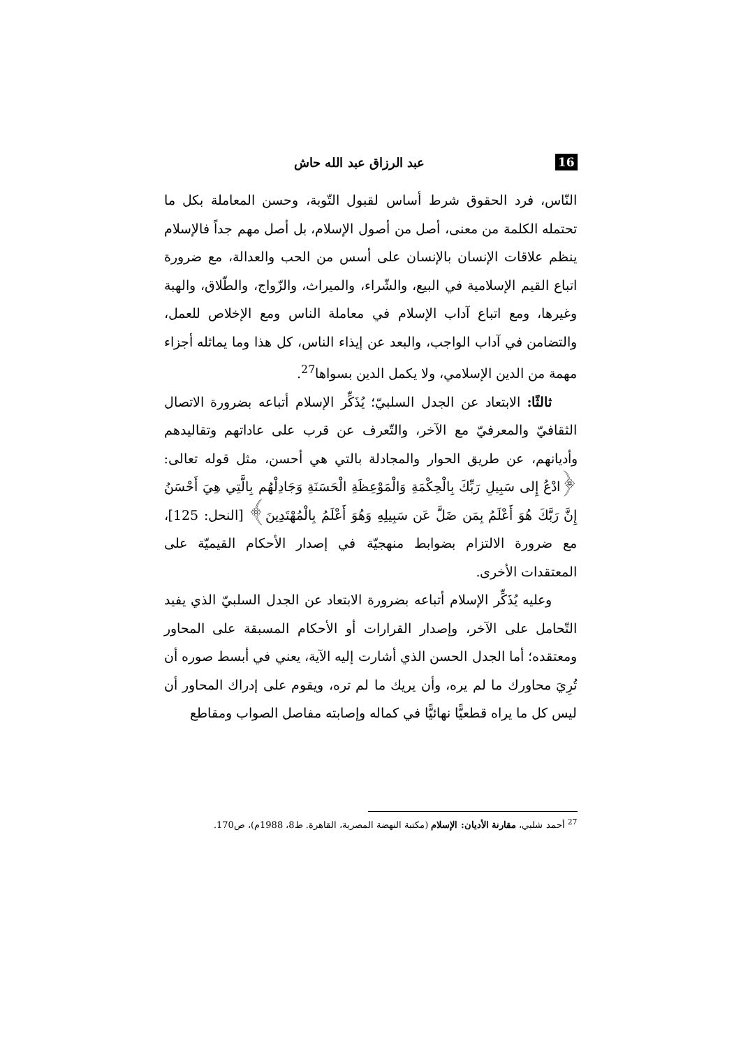16 عبد الرزاق عبد الله حاش
النّاس، فرد الحقوق شرط أساس لقبول التّوبة، وحسن المعاملة بكل ما تحتمله الكلمة من معنى، أصل من أصول الإسلام، بل أصل مهم جداً فالإسلام ينظم علاقات الإنسان بالإنسان على أسس من الحب والعدالة، مع ضرورة اتباع القيم الإسلامية في البيع، والشّراء، والميراث، والزّواج، والطّلاق، والهبة وغيرها، ومع اتباع آداب الإسلام في معاملة الناس ومع الإخلاص للعمل، والتضامن في آداب الواجب، والبعد عن إيذاء الناس، كل هذا وما يماثله أجزاء مهمة من الدين الإسلامي، ولا يكمل الدين بسواها<sup>27</sup>.
ثالثًا: الابتعاد عن الجدل السلبيّ؛ يُذَكِّر الإسلام أتباعه بضرورة الاتصال الثقافيّ والمعرفيّ مع الآخر، والتّعرف عن قرب على عاداتهم وتقاليدهم وأديانهم، عن طريق الحوار والمجادلة بالتي هي أحسن، مثل قوله تعالى: ﴿ادْعُ إِلى سَبِيلِ رَبِّكَ بِالْحِكْمَةِ وَالْمَوْعِظَةِ الْحَسَنَةِ وَجَادِلْهُم بِالَّتِي هِيَ أَحْسَنُ إِنَّ رَبَّكَ هُوَ أَعْلَمُ بِمَن ضَلَّ عَن سَبِيلِهِ وَهُوَ أَعْلَمُ بِالْمُهْتَدِينَ﴾ [النحل: 125]، مع ضرورة الالتزام بضوابط منهجيّة في إصدار الأحكام القيميّة على المعتقدات الأخرى.
وعليه يُذَكِّر الإسلام أتباعه بضرورة الابتعاد عن الجدل السلبيّ الذي يفيد التّحامل على الآخر، وإصدار القرارات أو الأحكام المسبقة على المحاور ومعتقده؛ أما الجدل الحسن الذي أشارت إليه الآية، يعني في أبسط صوره أن تُرِيَ محاورك ما لم يره، وأن يريك ما لم تره، ويقوم على إدراك المحاور أن ليس كل ما يراه قطعيًّا نهائيًّا في كماله وإصابته مفاصل الصواب ومقاطع
<sup>27</sup> أحمد شلبي، مقارنة الأديان: الإسلام (مكتبة النهضة المصرية، القاهرة. ط8، 1988م)، ص170.